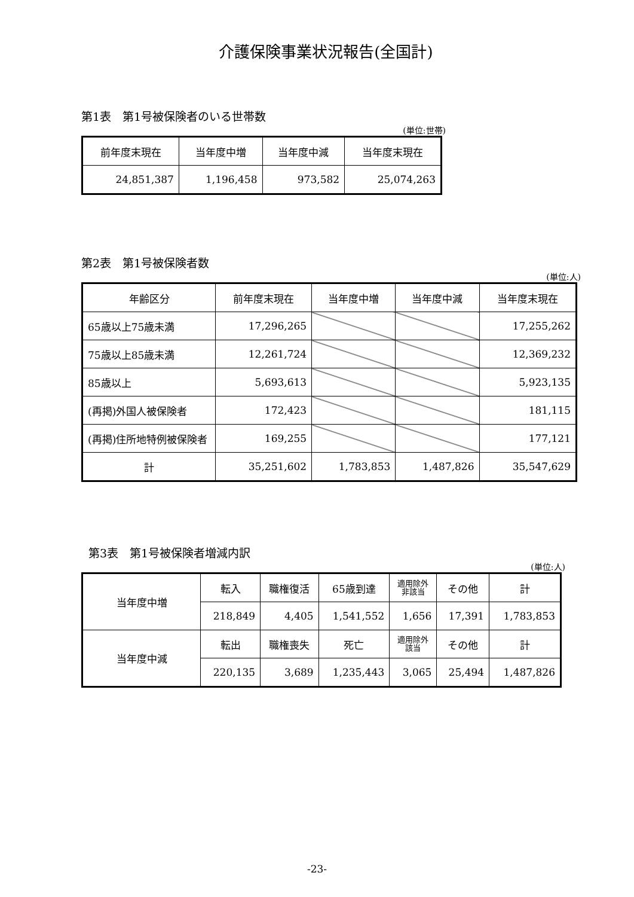介護保険事業状況報告(全国計)
第1表　第1号被保険者のいる世帯数
(単位:世帯)
| 前年度末現在 | 当年度中増 | 当年度中減 | 当年度末現在 |
| 24,851,387 | 1,196,458 | 973,582 | 25,074,263 |
第2表　第1号被保険者数
(単位:人)
| 年齢区分 | 前年度末現在 | 当年度中増 | 当年度中減 | 当年度末現在 |
| 65歳以上75歳未満 | 17,296,265 | | | 17,255,262 |
| 75歳以上85歳未満 | 12,261,724 | | | 12,369,232 |
| 85歳以上 | 5,693,613 | | | 5,923,135 |
| (再掲)外国人被保険者 | 172,423 | | | 181,115 |
| (再掲)住所地特例被保険者 | 169,255 | | | 177,121 |
| 計 | 35,251,602 | 1,783,853 | 1,487,826 | 35,547,629 |
第3表　第1号被保険者増減内訳
(単位:人)
| 当年度中増 | 転入 | 職権復活 | 65歳到達 | 適用除外 非該当 | その他 | 計 |
| | 218,849 | 4,405 | 1,541,552 | 1,656 | 17,391 | 1,783,853 |
| 当年度中減 | 転出 | 職権喪失 | 死亡 | 適用除外 該当 | その他 | 計 |
| | 220,135 | 3,689 | 1,235,443 | 3,065 | 25,494 | 1,487,826 |
-23-